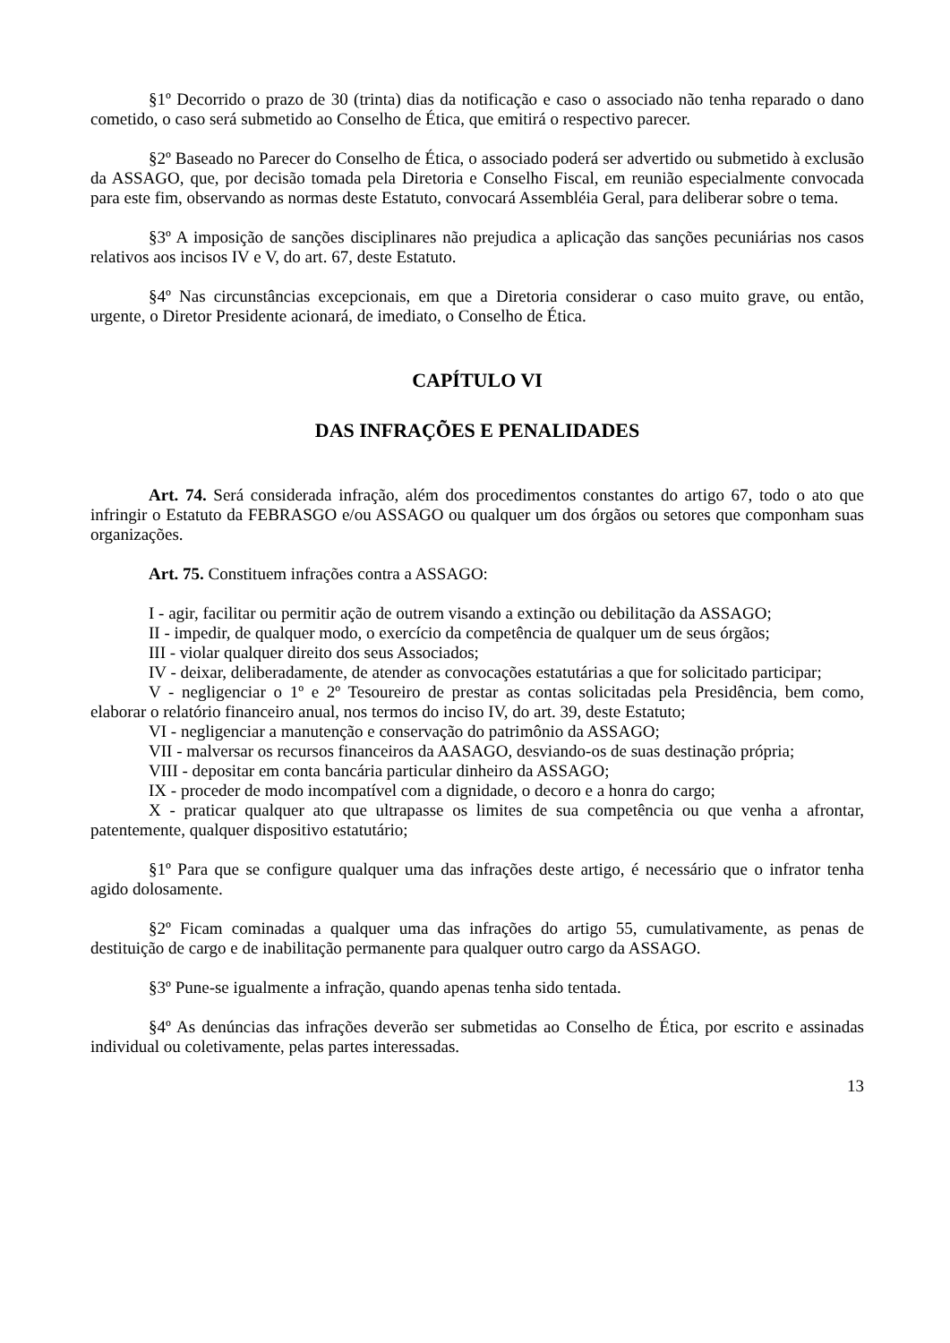§1º Decorrido o prazo de 30 (trinta) dias da notificação e caso o associado não tenha reparado o dano cometido, o caso será submetido ao Conselho de Ética, que emitirá o respectivo parecer.
§2º Baseado no Parecer do Conselho de Ética, o associado poderá ser advertido ou submetido à exclusão da ASSAGO, que, por decisão tomada pela Diretoria e Conselho Fiscal, em reunião especialmente convocada para este fim, observando as normas deste Estatuto, convocará Assembléia Geral, para deliberar sobre o tema.
§3º A imposição de sanções disciplinares não prejudica a aplicação das sanções pecuniárias nos casos relativos aos incisos IV e V, do art. 67, deste Estatuto.
§4º Nas circunstâncias excepcionais, em que a Diretoria considerar o caso muito grave, ou então, urgente, o Diretor Presidente acionará, de imediato, o Conselho de Ética.
CAPÍTULO VI
DAS INFRAÇÕES E PENALIDADES
Art. 74. Será considerada infração, além dos procedimentos constantes do artigo 67, todo o ato que infringir o Estatuto da FEBRASGO e/ou ASSAGO ou qualquer um dos órgãos ou setores que componham suas organizações.
Art. 75. Constituem infrações contra a ASSAGO:
I - agir, facilitar ou permitir ação de outrem visando a extinção ou debilitação da ASSAGO;
II - impedir, de qualquer modo, o exercício da competência de qualquer um de seus órgãos;
III - violar qualquer direito dos seus Associados;
IV - deixar, deliberadamente, de atender as convocações estatutárias a que for solicitado participar;
V - negligenciar o 1º e 2º Tesoureiro de prestar as contas solicitadas pela Presidência, bem como, elaborar o relatório financeiro anual, nos termos do inciso IV, do art. 39, deste Estatuto;
VI - negligenciar a manutenção e conservação do patrimônio da ASSAGO;
VII - malversar os recursos financeiros da AASAGO, desviando-os de suas destinação própria;
VIII - depositar em conta bancária particular dinheiro da ASSAGO;
IX - proceder de modo incompatível com a dignidade, o decoro e a honra do cargo;
X - praticar qualquer ato que ultrapasse os limites de sua competência ou que venha a afrontar, patentemente, qualquer dispositivo estatutário;
§1º Para que se configure qualquer uma das infrações deste artigo, é necessário que o infrator tenha agido dolosamente.
§2º Ficam cominadas a qualquer uma das infrações do artigo 55, cumulativamente, as penas de destituição de cargo e de inabilitação permanente para qualquer outro cargo da ASSAGO.
§3º Pune-se igualmente a infração, quando apenas tenha sido tentada.
§4º As denúncias das infrações deverão ser submetidas ao Conselho de Ética, por escrito e assinadas individual ou coletivamente, pelas partes interessadas.
13